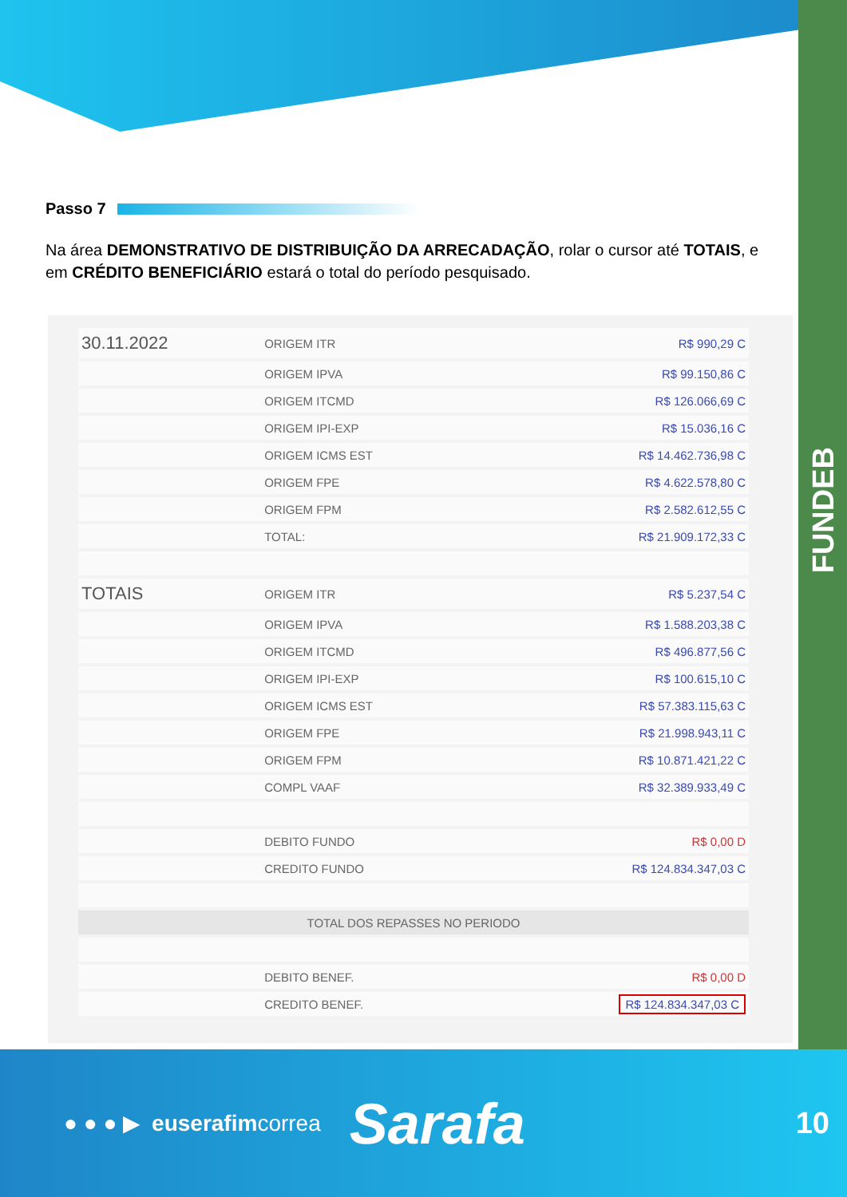FUNDEB
Passo 7
Na área DEMONSTRATIVO DE DISTRIBUIÇÃO DA ARRECADAÇÃO, rolar o cursor até TOTAIS, e em CRÉDITO BENEFICIÁRIO estará o total do período pesquisado.
| 30.11.2022 | ORIGEM ITR | R$ 990,29 C |
| | ORIGEM IPVA | R$ 99.150,86 C |
| | ORIGEM ITCMD | R$ 126.066,69 C |
| | ORIGEM IPI-EXP | R$ 15.036,16 C |
| | ORIGEM ICMS EST | R$ 14.462.736,98 C |
| | ORIGEM FPE | R$ 4.622.578,80 C |
| | ORIGEM FPM | R$ 2.582.612,55 C |
| | TOTAL: | R$ 21.909.172,33 C |
| TOTAIS | ORIGEM ITR | R$ 5.237,54 C |
| | ORIGEM IPVA | R$ 1.588.203,38 C |
| | ORIGEM ITCMD | R$ 496.877,56 C |
| | ORIGEM IPI-EXP | R$ 100.615,10 C |
| | ORIGEM ICMS EST | R$ 57.383.115,63 C |
| | ORIGEM FPE | R$ 21.998.943,11 C |
| | ORIGEM FPM | R$ 10.871.421,22 C |
| | COMPL VAAF | R$ 32.389.933,49 C |
| | DEBITO FUNDO | R$ 0,00 D |
| | CREDITO FUNDO | R$ 124.834.347,03 C |
| TOTAL DOS REPASSES NO PERIODO | | |
| | DEBITO BENEF. | R$ 0,00 D |
| | CREDITO BENEF. | R$ 124.834.347,03 C |
● ● ● ▶ euserafimcorrea Sarafa 10